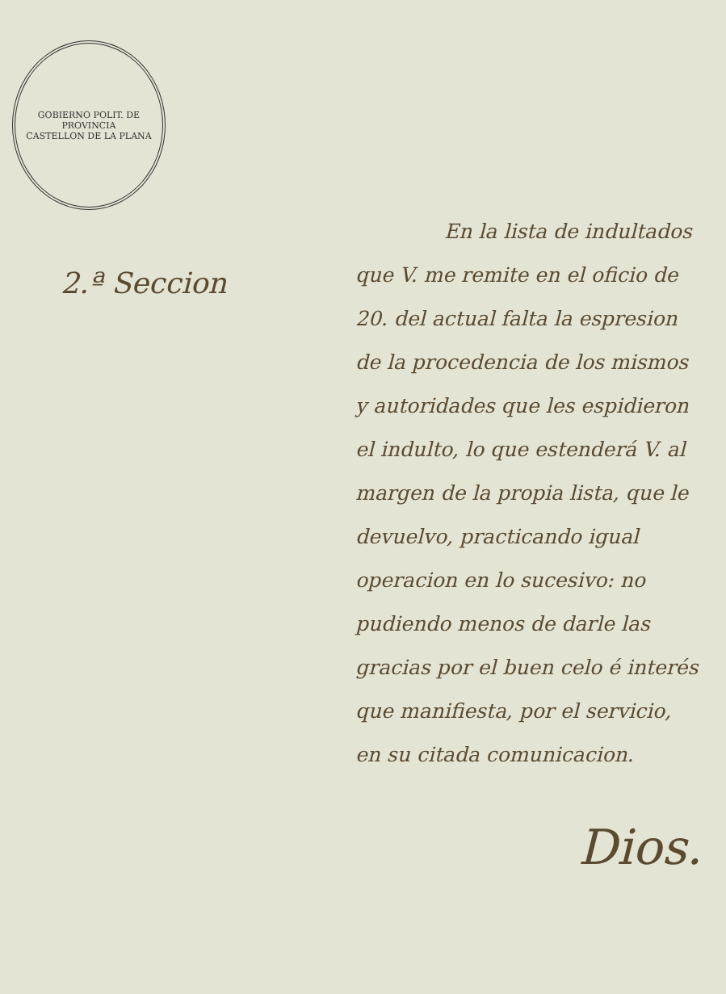GOBIERNO POLIT. DE PROVINCIA
CASTELLON DE LA PLANA
2.ª Seccion
En la lista de indulta­dos que V. me remite en el oficio de 20. del actual falta la espresion de la procedencia de los mismos y autoridades que les espidieron el indulto, lo que estenderá V. al mar­gen de la propia lista, que le de­vuelvo, practicando igual opera­cion en lo sucesivo: no pudiendo menos de darle las gracias por el buen celo é interés que mani­fiesta, por el servicio, en su cita­da comunicacion.
Dios.